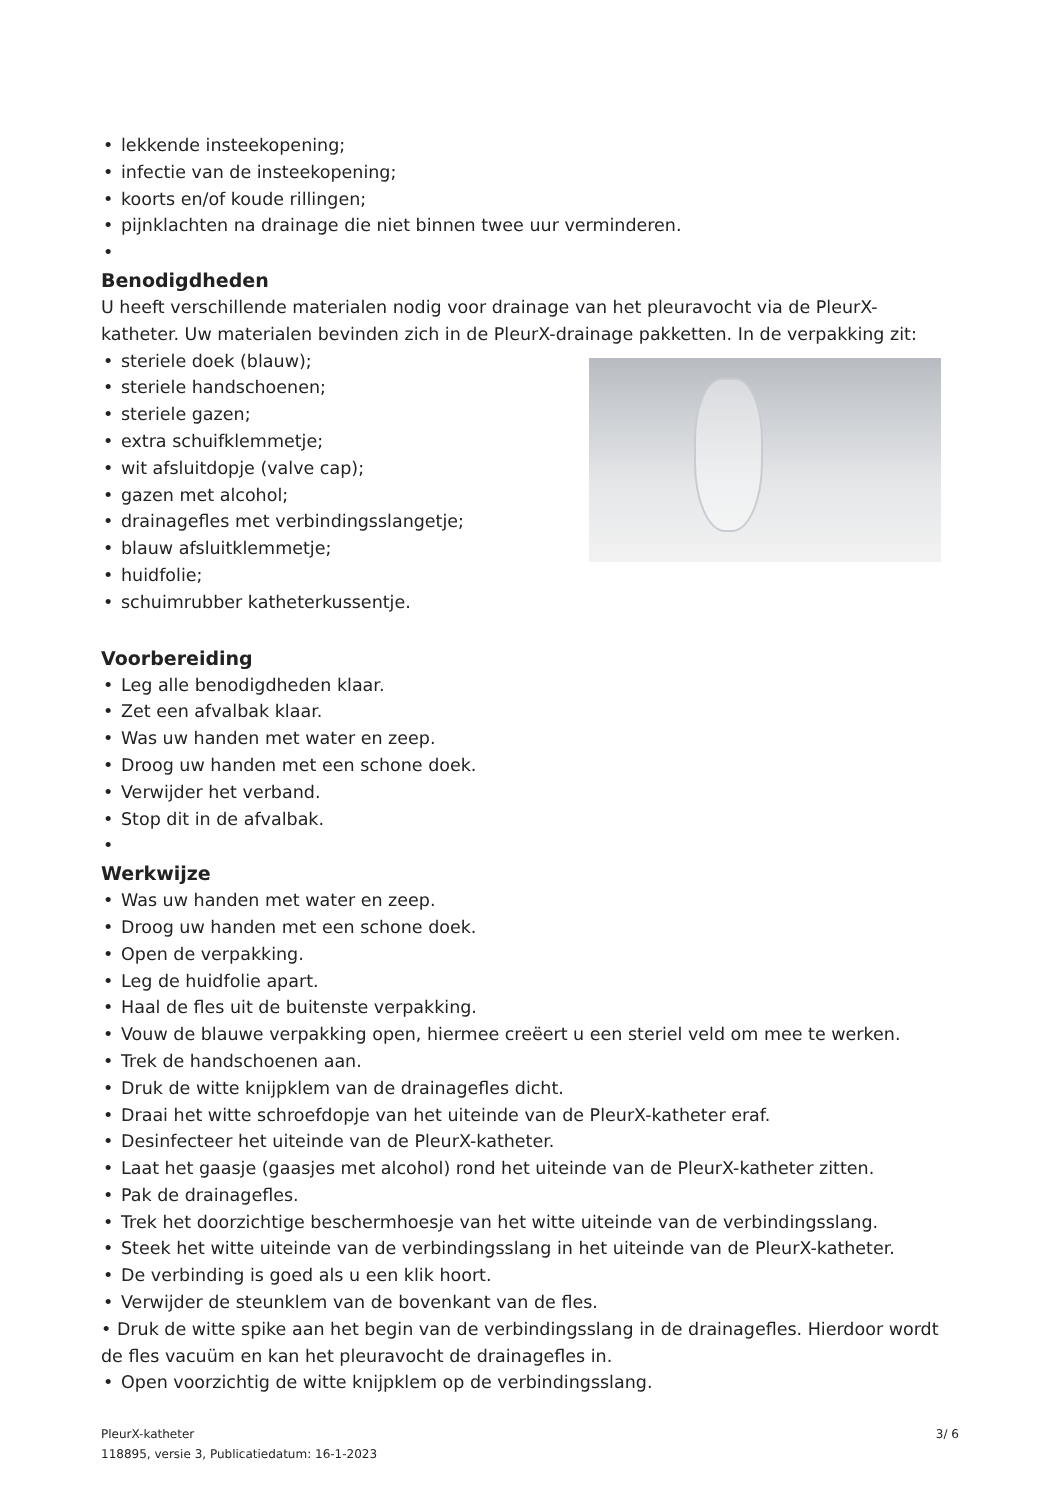• lekkende insteekopening;
• infectie van de insteekopening;
• koorts en/of koude rillingen;
• pijnklachten na drainage die niet binnen twee uur verminderen.
•
Benodigdheden
U heeft verschillende materialen nodig voor drainage van het pleuravocht via de PleurX-katheter. Uw materialen bevinden zich in de PleurX-drainage pakketten. In de verpakking zit:
• steriele doek (blauw);
• steriele handschoenen;
• steriele gazen;
• extra schuifklemmetje;
• wit afsluitdopje (valve cap);
• gazen met alcohol;
• drainagefles met verbindingsslangetje;
• blauw afsluitklemmetje;
• huidfolie;
• schuimrubber katheterkussentje.
Voorbereiding
• Leg alle benodigdheden klaar.
• Zet een afvalbak klaar.
• Was uw handen met water en zeep.
• Droog uw handen met een schone doek.
• Verwijder het verband.
• Stop dit in de afvalbak.
•
Werkwijze
• Was uw handen met water en zeep.
• Droog uw handen met een schone doek.
• Open de verpakking.
• Leg de huidfolie apart.
• Haal de fles uit de buitenste verpakking.
• Vouw de blauwe verpakking open, hiermee creëert u een steriel veld om mee te werken.
• Trek de handschoenen aan.
• Druk de witte knijpklem van de drainagefles dicht.
• Draai het witte schroefdopje van het uiteinde van de PleurX-katheter eraf.
• Desinfecteer het uiteinde van de PleurX-katheter.
• Laat het gaasje (gaasjes met alcohol) rond het uiteinde van de PleurX-katheter zitten.
• Pak de drainagefles.
• Trek het doorzichtige beschermhoesje van het witte uiteinde van de verbindingsslang.
• Steek het witte uiteinde van de verbindingsslang in het uiteinde van de PleurX-katheter.
• De verbinding is goed als u een klik hoort.
• Verwijder de steunklem van de bovenkant van de fles.
• Druk de witte spike aan het begin van de verbindingsslang in de drainagefles. Hierdoor wordt de fles vacuüm en kan het pleuravocht de drainagefles in.
• Open voorzichtig de witte knijpklem op de verbindingsslang.
3/ 6 PleurX-katheter
118895, versie 3, Publicatiedatum: 16-1-2023